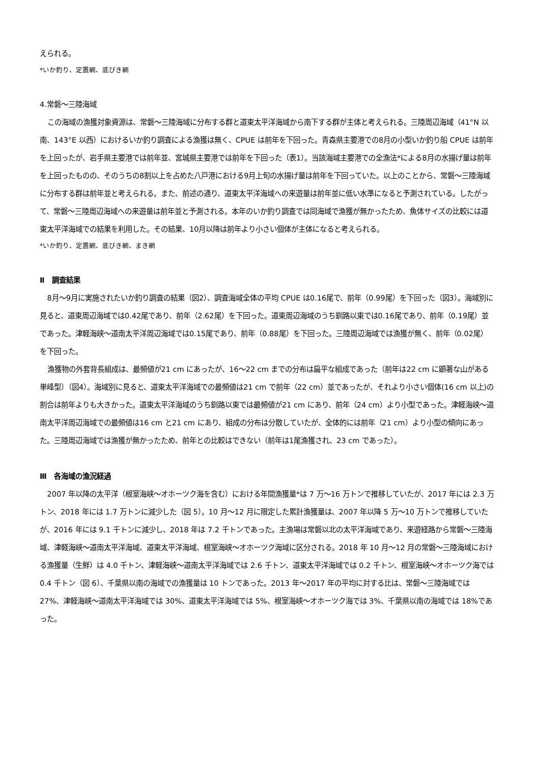えられる。
*いか釣り、定置網、底びき網
4.常磐～三陸海域
この海域の漁獲対象資源は、常磐～三陸海域に分布する群と道東太平洋海域から南下する群が主体と考えられる。三陸周辺海域（41°N 以南、143°E 以西）におけるいか釣り調査による漁獲は無く、CPUE は前年を下回った。青森県主要港での8月の小型いか釣り船 CPUE は前年を上回ったが、岩手県主要港では前年並、宮城県主要港では前年を下回った（表1）。当該海域主要港での全漁法*による8月の水揚げ量は前年を上回ったものの、そのうちの8割以上を占めた八戸港における9月上旬の水揚げ量は前年を下回っていた。以上のことから、常磐～三陸海域に分布する群は前年並と考えられる。また、前述の通り、道東太平洋海域への来遊量は前年並に低い水準になると予測されている。したがって、常磐～三陸周辺海域への来遊量は前年並と予測される。本年のいか釣り調査では同海域で漁獲が無かったため、魚体サイズの比較には道東太平洋海域での結果を利用した。その結果、10月以降は前年より小さい個体が主体になると考えられる。
*いか釣り、定置網、底びき網、まき網
Ⅱ　調査結果
8月～9月に実施されたいか釣り調査の結果（図2）、調査海域全体の平均 CPUE は0.16尾で、前年（0.99尾）を下回った（図3）。海域別に見ると、道東周辺海域では0.42尾であり、前年（2.62尾）を下回った。道東周辺海域のうち釧路以東では0.16尾であり、前年（0.19尾）並であった。津軽海峡～道南太平洋周辺海域では0.15尾であり、前年（0.88尾）を下回った。三陸周辺海域では漁獲が無く、前年（0.02尾）を下回った。
漁獲物の外套背長組成は、最頻値が21 cm にあったが、16～22 cm までの分布は扁平な組成であった（前年は22 cm に顕著な山がある単峰型）（図4）。海域別に見ると、道東太平洋海域での最頻値は21 cm で前年（22 cm）並であったが、それより小さい個体(16 cm 以上)の割合は前年よりも大きかった。道東太平洋海域のうち釧路以東では最頻値が21 cm にあり、前年（24 cm）より小型であった。津軽海峡～道南太平洋周辺海域での最頻値は16 cm と21 cm にあり、組成の分布は分散していたが、全体的には前年（21 cm）より小型の傾向にあった。三陸周辺海域では漁獲が無かったため、前年との比較はできない（前年は1尾漁獲され、23 cm であった）。
Ⅲ　各海域の漁況経過
2007 年以降の太平洋（根室海峡～オホーツク海を含む）における年間漁獲量*は 7 万～16 万トンで推移していたが、2017 年には 2.3 万トン、2018 年には 1.7 万トンに減少した（図 5）。10 月～12 月に限定した累計漁獲量は、2007 年以降 5 万～10 万トンで推移していたが、2016 年には 9.1 千トンに減少し、2018 年は 7.2 千トンであった。主漁場は常磐以北の太平洋海域であり、来遊経路から常磐～三陸海域、津軽海峡～道南太平洋海域、道東太平洋海域、根室海峡～オホーツク海域に区分される。2018 年 10 月～12 月の常磐～三陸海域における漁獲量（生鮮）は 4.0 千トン、津軽海峡～道南太平洋海域では 2.6 千トン、道東太平洋海域では 0.2 千トン、根室海峡～オホーツク海では 0.4 千トン（図 6）、千葉県以南の海域での漁獲量は 10 トンであった。2013 年～2017 年の平均に対する比は、常磐～三陸海域では 27%、津軽海峡～道南太平洋海域では 30%、道東太平洋海域では 5%、根室海峡～オホーツク海では 3%、千葉県以南の海域では 18%であった。